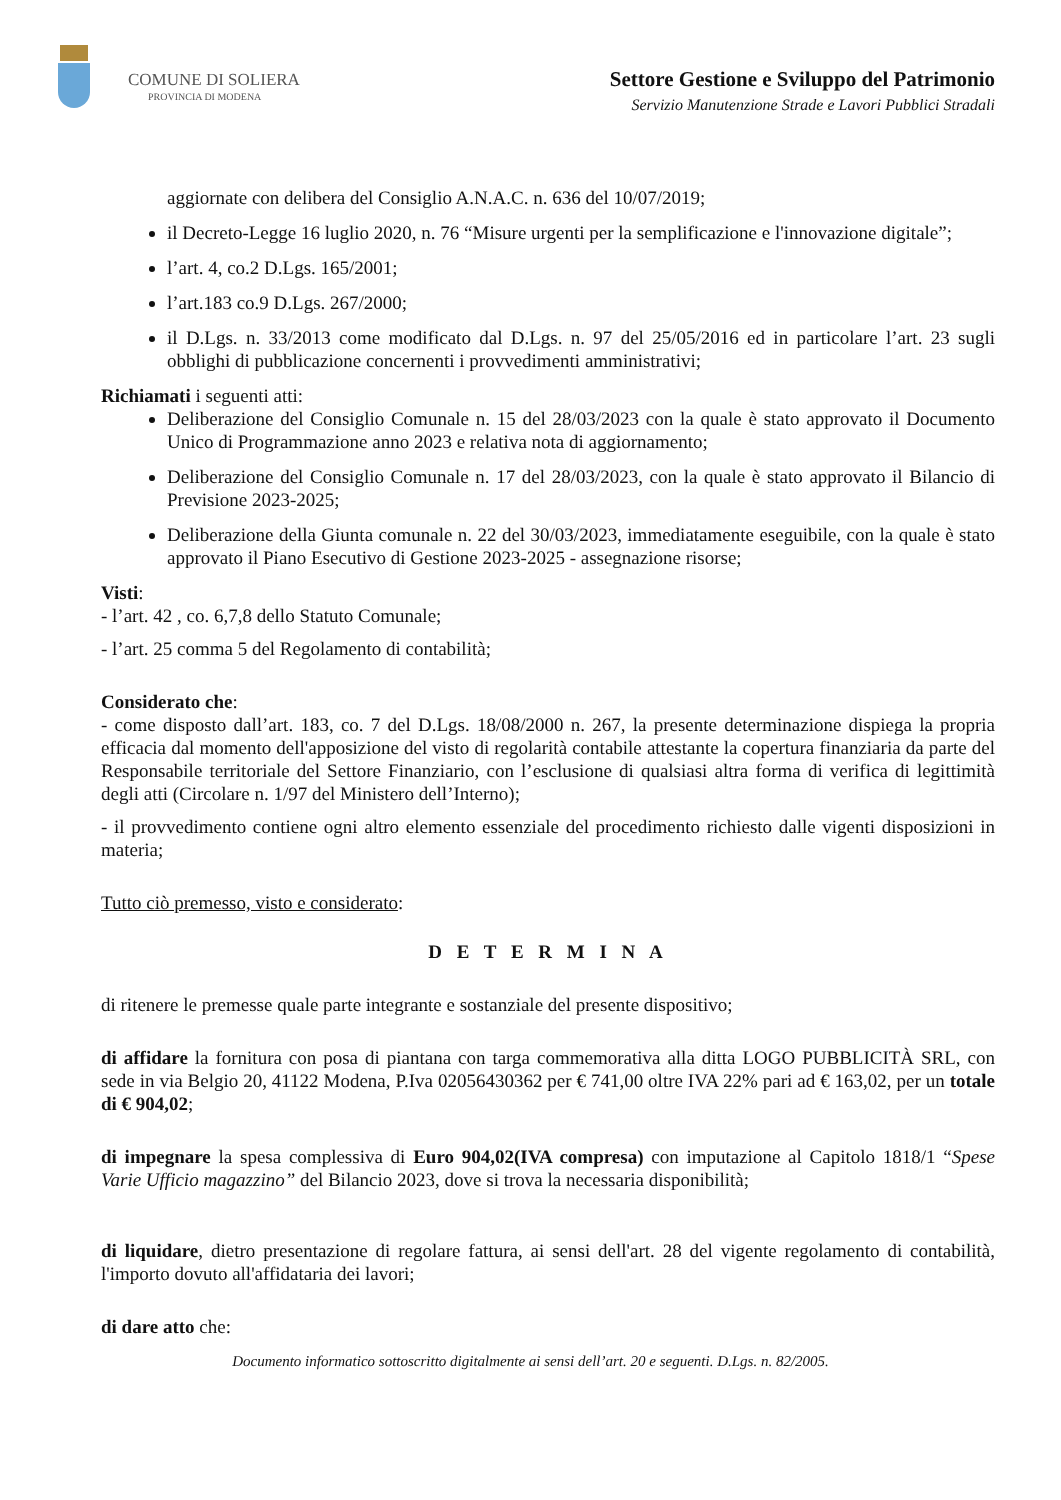COMUNE DI SOLIERA
PROVINCIA DI MODENA
Settore Gestione e Sviluppo del Patrimonio
Servizio Manutenzione Strade e Lavori Pubblici Stradali
aggiornate con delibera del Consiglio A.N.A.C. n. 636 del 10/07/2019;
il Decreto-Legge 16 luglio 2020, n. 76 “Misure urgenti per la semplificazione e l'innovazione digitale”;
l’art. 4, co.2 D.Lgs. 165/2001;
l’art.183 co.9 D.Lgs. 267/2000;
il D.Lgs. n. 33/2013 come modificato dal D.Lgs. n. 97 del 25/05/2016 ed in particolare l’art. 23 sugli obblighi di pubblicazione concernenti i provvedimenti amministrativi;
Richiamati i seguenti atti:
Deliberazione del Consiglio Comunale n. 15 del 28/03/2023 con la quale è stato approvato il Documento Unico di Programmazione anno 2023 e relativa nota di aggiornamento;
Deliberazione del Consiglio Comunale n. 17 del 28/03/2023, con la quale è stato approvato il Bilancio di Previsione 2023-2025;
Deliberazione della Giunta comunale n. 22 del 30/03/2023, immediatamente eseguibile, con la quale è stato approvato il Piano Esecutivo di Gestione 2023-2025 - assegnazione risorse;
Visti:
- l’art. 42 , co. 6,7,8 dello Statuto Comunale;
- l’art. 25 comma 5 del Regolamento di contabilità;
Considerato che:
- come disposto dall’art. 183, co. 7 del D.Lgs. 18/08/2000 n. 267, la presente determinazione dispiega la propria efficacia dal momento dell'apposizione del visto di regolarità contabile attestante la copertura finanziaria da parte del Responsabile territoriale del Settore Finanziario, con l’esclusione di qualsiasi altra forma di verifica di legittimità degli atti (Circolare n. 1/97 del Ministero dell’Interno);
- il provvedimento contiene ogni altro elemento essenziale del procedimento richiesto dalle vigenti disposizioni in materia;
Tutto ciò premesso, visto e considerato:
D E T E R M I N A
di ritenere le premesse quale parte integrante e sostanziale del presente dispositivo;
di affidare la fornitura con posa di piantana con targa commemorativa alla ditta LOGO PUBBLICITÀ SRL, con sede in via Belgio 20, 41122 Modena, P.Iva 02056430362 per € 741,00 oltre IVA 22% pari ad € 163,02, per un totale di € 904,02;
di impegnare la spesa complessiva di Euro 904,02(IVA compresa) con imputazione al Capitolo 1818/1 “Spese Varie Ufficio magazzino” del Bilancio 2023, dove si trova la necessaria disponibilità;
di liquidare, dietro presentazione di regolare fattura, ai sensi dell'art. 28 del vigente regolamento di contabilità, l'importo dovuto all'affidataria dei lavori;
di dare atto che:
Documento informatico sottoscritto digitalmente ai sensi dell’art. 20 e seguenti. D.Lgs. n. 82/2005.